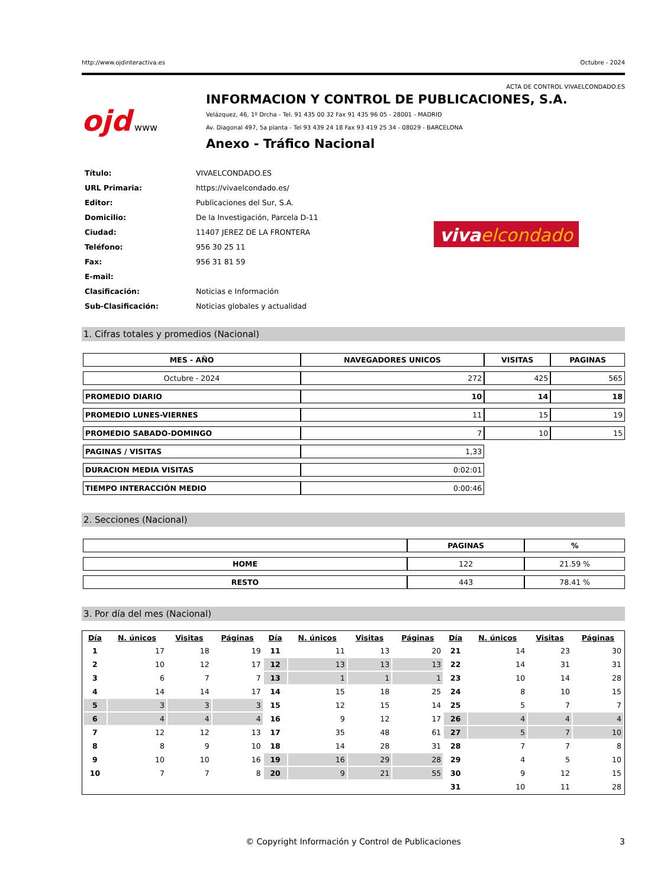http://www.ojdinteractiva.es Octubre - 2024
ACTA DE CONTROL VIVAELCONDADO.ES
ojd www
INFORMACION Y CONTROL DE PUBLICACIONES, S.A.
Velázquez, 46, 1º Drcha - Tel. 91 435 00 32 Fax 91 435 96 05 - 28001 - MADRID
Av. Diagonal 497, 5a planta - Tel 93 439 24 18 Fax 93 419 25 34 - 08029 - BARCELONA
Anexo - Tráfico Nacional
| Título: | VIVAELCONDADO.ES |
| URL Primaria: | https://vivaelcondado.es/ |
| Editor: | Publicaciones del Sur, S.A. |
| Domicilio: | De la Investigación, Parcela D-11 |
| Ciudad: | 11407 JEREZ DE LA FRONTERA |
| Teléfono: | 956 30 25 11 |
| Fax: | 956 31 81 59 |
| E-mail: | |
| Clasificación: | Noticias e Información |
| Sub-Clasificación: | Noticias globales y actualidad |
viva elcondado
1. Cifras totales y promedios (Nacional)
| MES - AÑO | NAVEGADORES UNICOS | VISITAS | PAGINAS |
| --- | --- | --- | --- |
| Octubre - 2024 | 272 | 425 | 565 |
| PROMEDIO DIARIO | 10 | 14 | 18 |
| PROMEDIO LUNES-VIERNES | 11 | 15 | 19 |
| PROMEDIO SABADO-DOMINGO | 7 | 10 | 15 |
| PAGINAS / VISITAS | 1,33 | | |
| DURACION MEDIA VISITAS | 0:02:01 | | |
| TIEMPO INTERACCIÓN MEDIO | 0:00:46 | | |
2. Secciones (Nacional)
| | PAGINAS | % |
| --- | --- | --- |
| HOME | 122 | 21.59 % |
| RESTO | 443 | 78.41 % |
3. Por día del mes (Nacional)
| Día | N. únicos | Visitas | Páginas | Día | N. únicos | Visitas | Páginas | Día | N. únicos | Visitas | Páginas |
| --- | --- | --- | --- | --- | --- | --- | --- | --- | --- | --- | --- |
| 1 | 17 | 18 | 19 | 11 | 11 | 13 | 20 | 21 | 14 | 23 | 30 |
| 2 | 10 | 12 | 17 | 12 | 13 | 13 | 13 | 22 | 14 | 31 | 31 |
| 3 | 6 | 7 | 7 | 13 | 1 | 1 | 1 | 23 | 10 | 14 | 28 |
| 4 | 14 | 14 | 17 | 14 | 15 | 18 | 25 | 24 | 8 | 10 | 15 |
| 5 | 3 | 3 | 3 | 15 | 12 | 15 | 14 | 25 | 5 | 7 | 7 |
| 6 | 4 | 4 | 4 | 16 | 9 | 12 | 17 | 26 | 4 | 4 | 4 |
| 7 | 12 | 12 | 13 | 17 | 35 | 48 | 61 | 27 | 5 | 7 | 10 |
| 8 | 8 | 9 | 10 | 18 | 14 | 28 | 31 | 28 | 7 | 7 | 8 |
| 9 | 10 | 10 | 16 | 19 | 16 | 29 | 28 | 29 | 4 | 5 | 10 |
| 10 | 7 | 7 | 8 | 20 | 9 | 21 | 55 | 30 | 9 | 12 | 15 |
| | | | | | | | | 31 | 10 | 11 | 28 |
© Copyright Información y Control de Publicaciones 3